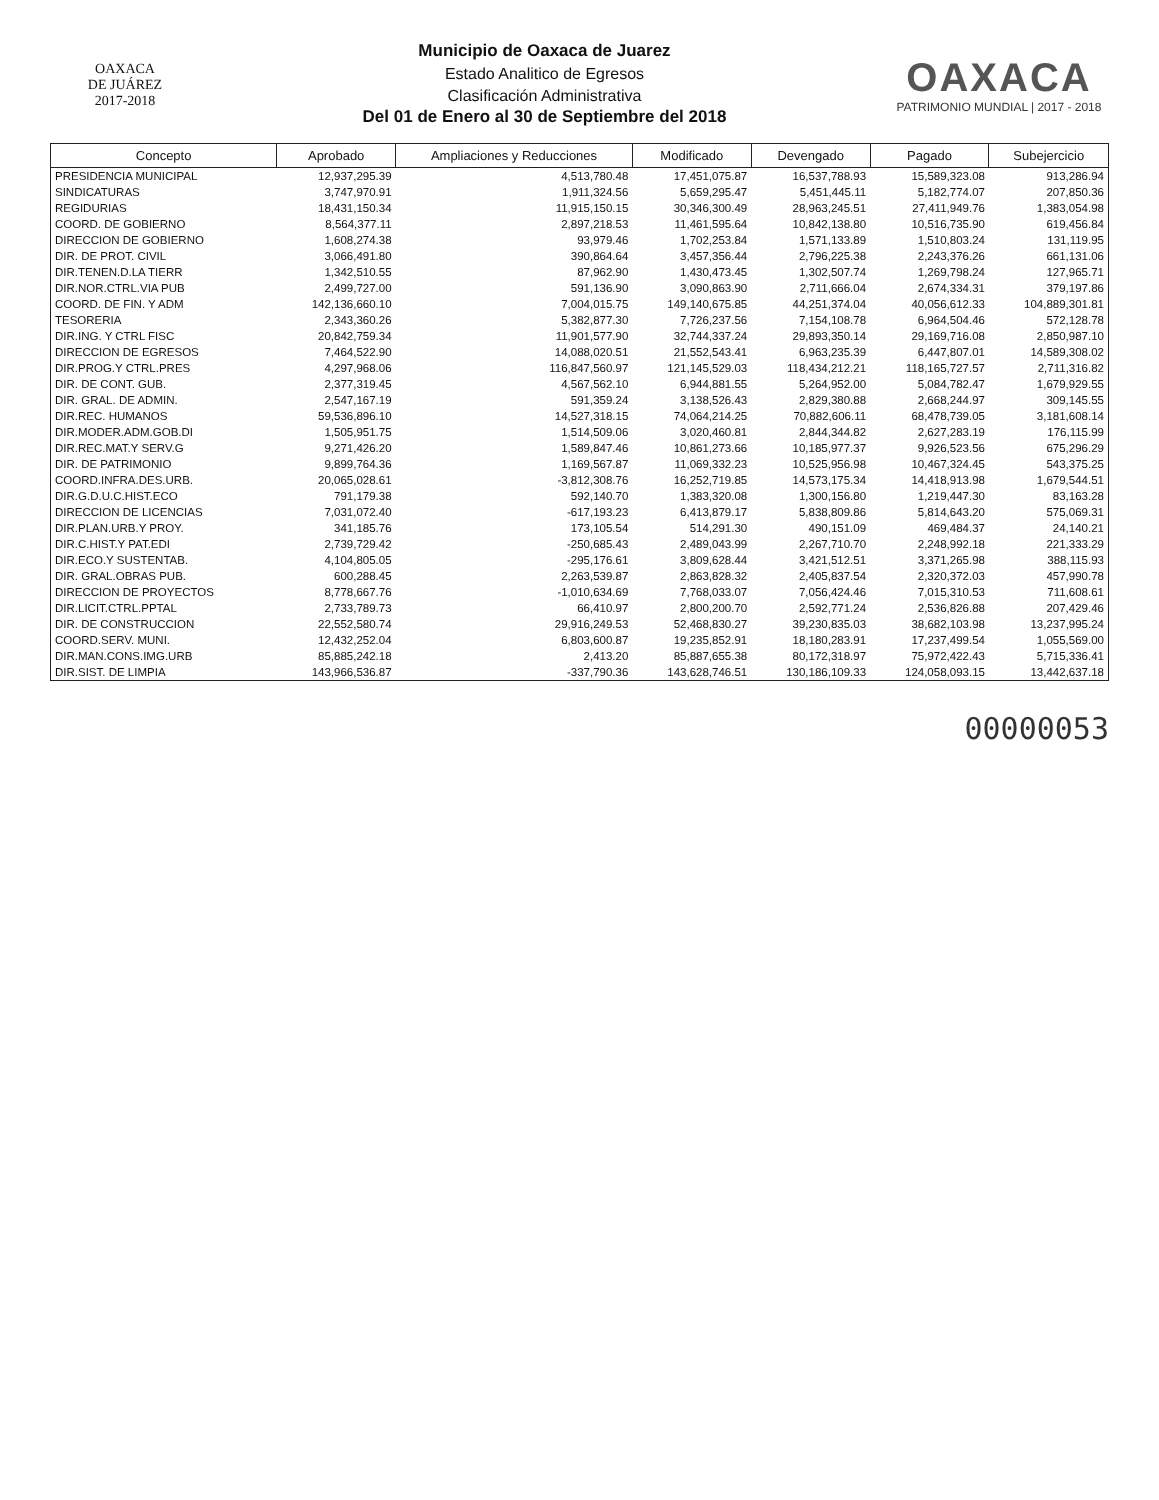OAXACA
DE JUÁREZ
2017-2018
Municipio de Oaxaca de Juarez
Estado Analitico de Egresos
Clasificación Administrativa
Del 01 de Enero al 30 de Septiembre del 2018
OAXACA
PATRIMONIO MUNDIAL | 2017 - 2018
| Concepto | Aprobado | Ampliaciones y Reducciones | Modificado | Devengado | Pagado | Subejercicio |
| --- | --- | --- | --- | --- | --- | --- |
| PRESIDENCIA MUNICIPAL | 12,937,295.39 | 4,513,780.48 | 17,451,075.87 | 16,537,788.93 | 15,589,323.08 | 913,286.94 |
| SINDICATURAS | 3,747,970.91 | 1,911,324.56 | 5,659,295.47 | 5,451,445.11 | 5,182,774.07 | 207,850.36 |
| REGIDURIAS | 18,431,150.34 | 11,915,150.15 | 30,346,300.49 | 28,963,245.51 | 27,411,949.76 | 1,383,054.98 |
| COORD. DE GOBIERNO | 8,564,377.11 | 2,897,218.53 | 11,461,595.64 | 10,842,138.80 | 10,516,735.90 | 619,456.84 |
| DIRECCION DE GOBIERNO | 1,608,274.38 | 93,979.46 | 1,702,253.84 | 1,571,133.89 | 1,510,803.24 | 131,119.95 |
| DIR. DE PROT. CIVIL | 3,066,491.80 | 390,864.64 | 3,457,356.44 | 2,796,225.38 | 2,243,376.26 | 661,131.06 |
| DIR.TENEN.D.LA TIERR | 1,342,510.55 | 87,962.90 | 1,430,473.45 | 1,302,507.74 | 1,269,798.24 | 127,965.71 |
| DIR.NOR.CTRL.VIA PUB | 2,499,727.00 | 591,136.90 | 3,090,863.90 | 2,711,666.04 | 2,674,334.31 | 379,197.86 |
| COORD. DE FIN. Y ADM | 142,136,660.10 | 7,004,015.75 | 149,140,675.85 | 44,251,374.04 | 40,056,612.33 | 104,889,301.81 |
| TESORERIA | 2,343,360.26 | 5,382,877.30 | 7,726,237.56 | 7,154,108.78 | 6,964,504.46 | 572,128.78 |
| DIR.ING. Y CTRL FISC | 20,842,759.34 | 11,901,577.90 | 32,744,337.24 | 29,893,350.14 | 29,169,716.08 | 2,850,987.10 |
| DIRECCION DE EGRESOS | 7,464,522.90 | 14,088,020.51 | 21,552,543.41 | 6,963,235.39 | 6,447,807.01 | 14,589,308.02 |
| DIR.PROG.Y CTRL.PRES | 4,297,968.06 | 116,847,560.97 | 121,145,529.03 | 118,434,212.21 | 118,165,727.57 | 2,711,316.82 |
| DIR. DE CONT. GUB. | 2,377,319.45 | 4,567,562.10 | 6,944,881.55 | 5,264,952.00 | 5,084,782.47 | 1,679,929.55 |
| DIR. GRAL. DE ADMIN. | 2,547,167.19 | 591,359.24 | 3,138,526.43 | 2,829,380.88 | 2,668,244.97 | 309,145.55 |
| DIR.REC. HUMANOS | 59,536,896.10 | 14,527,318.15 | 74,064,214.25 | 70,882,606.11 | 68,478,739.05 | 3,181,608.14 |
| DIR.MODER.ADM.GOB.DI | 1,505,951.75 | 1,514,509.06 | 3,020,460.81 | 2,844,344.82 | 2,627,283.19 | 176,115.99 |
| DIR.REC.MAT.Y SERV.G | 9,271,426.20 | 1,589,847.46 | 10,861,273.66 | 10,185,977.37 | 9,926,523.56 | 675,296.29 |
| DIR. DE PATRIMONIO | 9,899,764.36 | 1,169,567.87 | 11,069,332.23 | 10,525,956.98 | 10,467,324.45 | 543,375.25 |
| COORD.INFRA.DES.URB. | 20,065,028.61 | -3,812,308.76 | 16,252,719.85 | 14,573,175.34 | 14,418,913.98 | 1,679,544.51 |
| DIR.G.D.U.C.HIST.ECO | 791,179.38 | 592,140.70 | 1,383,320.08 | 1,300,156.80 | 1,219,447.30 | 83,163.28 |
| DIRECCION DE LICENCIAS | 7,031,072.40 | -617,193.23 | 6,413,879.17 | 5,838,809.86 | 5,814,643.20 | 575,069.31 |
| DIR.PLAN.URB.Y PROY. | 341,185.76 | 173,105.54 | 514,291.30 | 490,151.09 | 469,484.37 | 24,140.21 |
| DIR.C.HIST.Y PAT.EDI | 2,739,729.42 | -250,685.43 | 2,489,043.99 | 2,267,710.70 | 2,248,992.18 | 221,333.29 |
| DIR.ECO.Y SUSTENTAB. | 4,104,805.05 | -295,176.61 | 3,809,628.44 | 3,421,512.51 | 3,371,265.98 | 388,115.93 |
| DIR. GRAL.OBRAS PUB. | 600,288.45 | 2,263,539.87 | 2,863,828.32 | 2,405,837.54 | 2,320,372.03 | 457,990.78 |
| DIRECCION DE PROYECTOS | 8,778,667.76 | -1,010,634.69 | 7,768,033.07 | 7,056,424.46 | 7,015,310.53 | 711,608.61 |
| DIR.LICIT.CTRL.PPTAL | 2,733,789.73 | 66,410.97 | 2,800,200.70 | 2,592,771.24 | 2,536,826.88 | 207,429.46 |
| DIR. DE CONSTRUCCION | 22,552,580.74 | 29,916,249.53 | 52,468,830.27 | 39,230,835.03 | 38,682,103.98 | 13,237,995.24 |
| COORD.SERV. MUNI. | 12,432,252.04 | 6,803,600.87 | 19,235,852.91 | 18,180,283.91 | 17,237,499.54 | 1,055,569.00 |
| DIR.MAN.CONS.IMG.URB | 85,885,242.18 | 2,413.20 | 85,887,655.38 | 80,172,318.97 | 75,972,422.43 | 5,715,336.41 |
| DIR.SIST. DE LIMPIA | 143,966,536.87 | -337,790.36 | 143,628,746.51 | 130,186,109.33 | 124,058,093.15 | 13,442,637.18 |
00000053